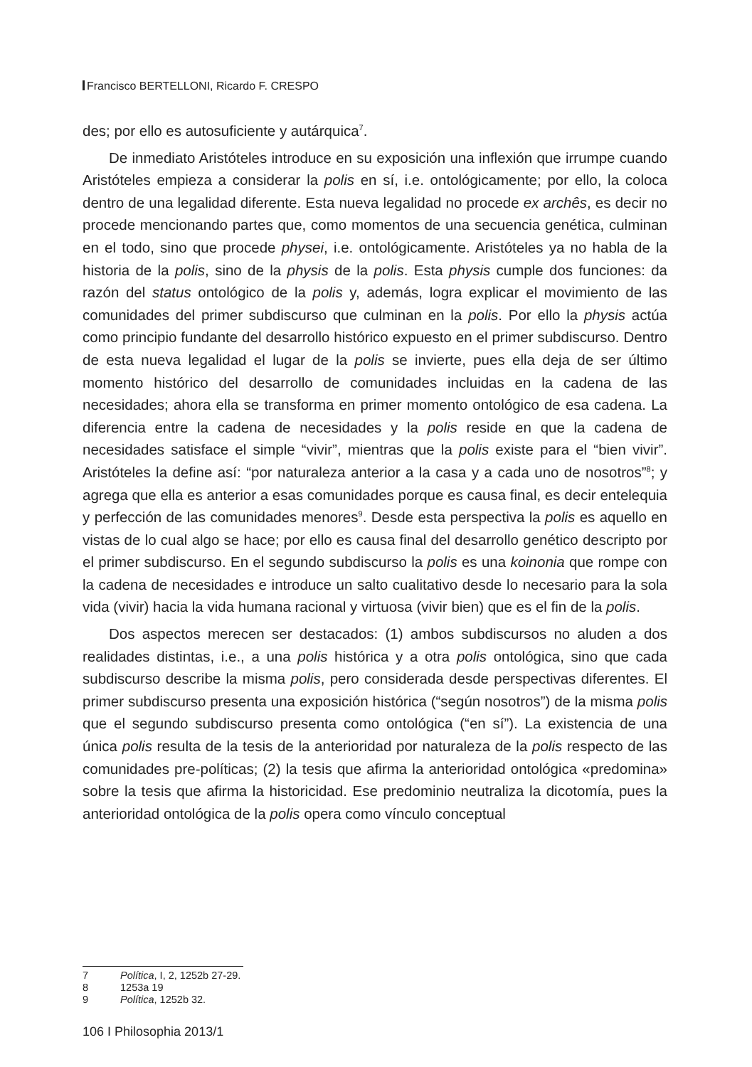Francisco BERTELLONI, Ricardo F. CRESPO
des; por ello es autosuficiente y autárquica<sup>7</sup>.
De inmediato Aristóteles introduce en su exposición una inflexión que irrumpe cuando Aristóteles empieza a considerar la polis en sí, i.e. ontológicamente; por ello, la coloca dentro de una legalidad diferente. Esta nueva legalidad no procede ex archês, es decir no procede mencionando partes que, como momentos de una secuencia genética, culminan en el todo, sino que procede physei, i.e. ontológicamente. Aristóteles ya no habla de la historia de la polis, sino de la physis de la polis. Esta physis cumple dos funciones: da razón del status ontológico de la polis y, además, logra explicar el movimiento de las comunidades del primer subdiscurso que culminan en la polis. Por ello la physis actúa como principio fundante del desarrollo histórico expuesto en el primer subdiscurso. Dentro de esta nueva legalidad el lugar de la polis se invierte, pues ella deja de ser último momento histórico del desarrollo de comunidades incluidas en la cadena de las necesidades; ahora ella se transforma en primer momento ontológico de esa cadena. La diferencia entre la cadena de necesidades y la polis reside en que la cadena de necesidades satisface el simple “vivir”, mientras que la polis existe para el “bien vivir”. Aristóteles la define así: “por naturaleza anterior a la casa y a cada uno de nosotros”<sup>8</sup>; y agrega que ella es anterior a esas comunidades porque es causa final, es decir entelequia y perfección de las comunidades menores<sup>9</sup>. Desde esta perspectiva la polis es aquello en vistas de lo cual algo se hace; por ello es causa final del desarrollo genético descripto por el primer subdiscurso. En el segundo subdiscurso la polis es una koinonia que rompe con la cadena de necesidades e introduce un salto cualitativo desde lo necesario para la sola vida (vivir) hacia la vida humana racional y virtuosa (vivir bien) que es el fin de la polis.
Dos aspectos merecen ser destacados: (1) ambos subdiscursos no aluden a dos realidades distintas, i.e., a una polis histórica y a otra polis ontológica, sino que cada subdiscurso describe la misma polis, pero considerada desde perspectivas diferentes. El primer subdiscurso presenta una exposición histórica (“según nosotros”) de la misma polis que el segundo subdiscurso presenta como ontológica (“en sí”). La existencia de una única polis resulta de la tesis de la anterioridad por naturaleza de la polis respecto de las comunidades pre-políticas; (2) la tesis que afirma la anterioridad ontológica «predomina» sobre la tesis que afirma la historicidad. Ese predominio neutraliza la dicotomía, pues la anterioridad ontológica de la polis opera como vínculo conceptual
7 Política, I, 2, 1252b 27-29.
8 1253a 19
9 Política, 1252b 32.
106 I Philosophia 2013/1